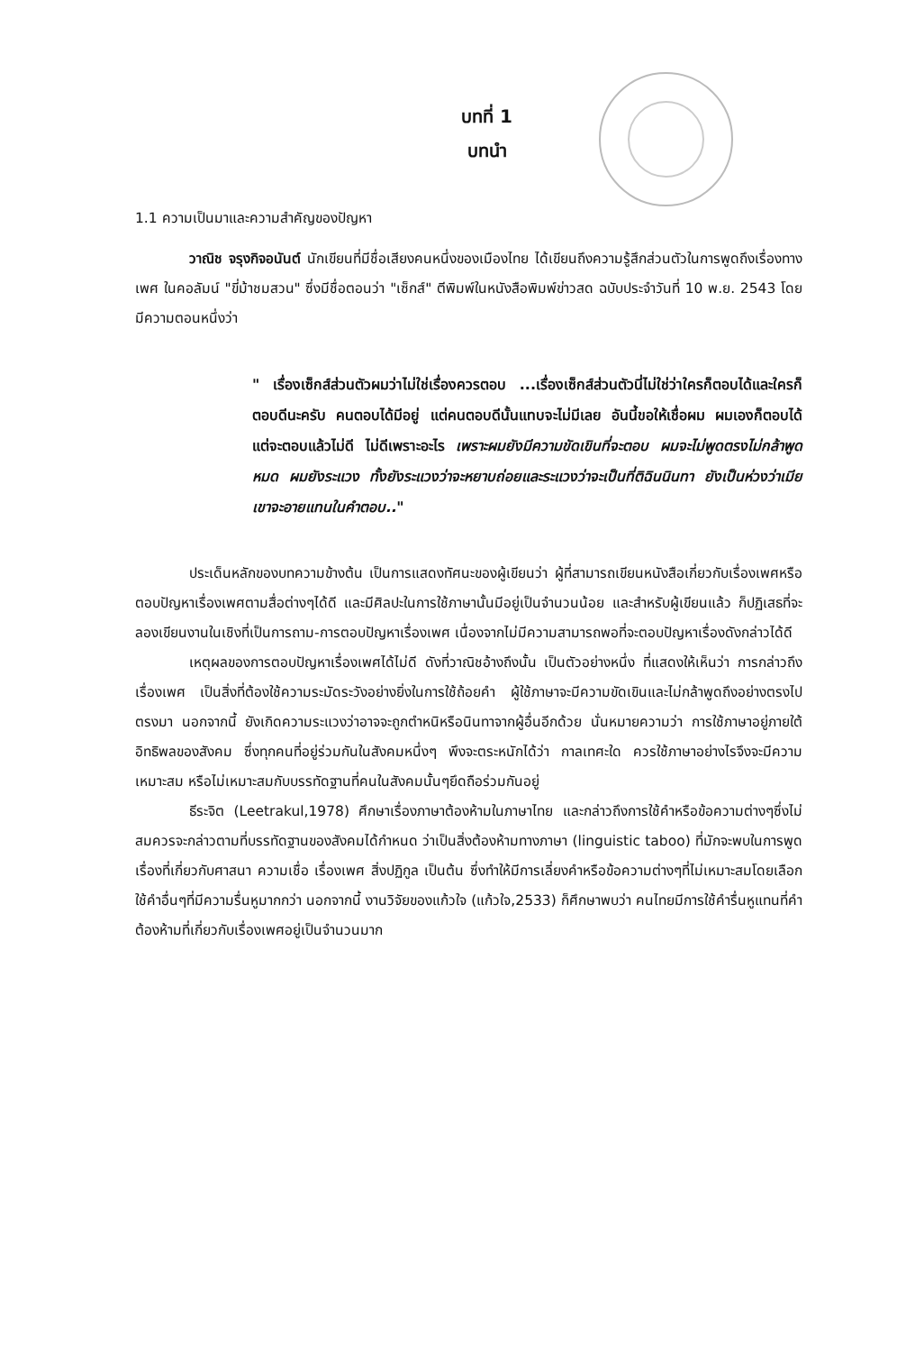บทที่ 1
บทนำ
1.1 ความเป็นมาและความสำคัญของปัญหา
วาณิช จรุงกิจอนันต์ นักเขียนที่มีชื่อเสียงคนหนึ่งของเมืองไทย ได้เขียนถึงความรู้สึกส่วนตัวในการพูดถึงเรื่องทางเพศ ในคอลัมน์ "ขี่ม้าชมสวน" ซึ่งมีชื่อตอนว่า "เซ็กส์" ตีพิมพ์ในหนังสือพิมพ์ข่าวสด ฉบับประจำวันที่ 10 พ.ย. 2543 โดยมีความตอนหนึ่งว่า
" เรื่องเซ็กส์ส่วนตัวผมว่าไม่ใช่เรื่องควรตอบ ...เรื่องเซ็กส์ส่วนตัวนี่ไม่ใช่ว่าใครก็ตอบได้และใครก็ตอบดีนะครับ คนตอบได้มีอยู่ แต่คนตอบดีนั้นแทบจะไม่มีเลย อันนี้ขอให้เชื่อผม ผมเองก็ตอบได้ แต่จะตอบแล้วไม่ดี ไม่ดีเพราะอะไร เพราะผมยังมีความขัดเขินที่จะตอบ ผมจะไม่พูดตรงไม่กล้าพูดหมด ผมยังระแวง ทั้งยังระแวงว่าจะหยาบถ่อยและระแวงว่าจะเป็นที่ติฉินนินทา ยังเป็นห่วงว่าเมียเขาจะอายแทนในคำตอบ.."
ประเด็นหลักของบทความข้างต้น เป็นการแสดงทัศนะของผู้เขียนว่า ผู้ที่สามารถเขียนหนังสือเกี่ยวกับเรื่องเพศหรือตอบปัญหาเรื่องเพศตามสื่อต่างๆได้ดี และมีศิลปะในการใช้ภาษานั้นมีอยู่เป็นจำนวนน้อย และสำหรับผู้เขียนแล้ว ก็ปฏิเสธที่จะลองเขียนงานในเชิงที่เป็นการถาม-การตอบปัญหาเรื่องเพศ เนื่องจากไม่มีความสามารถพอที่จะตอบปัญหาเรื่องดังกล่าวได้ดี
เหตุผลของการตอบปัญหาเรื่องเพศได้ไม่ดี ดังที่วาณิชอ้างถึงนั้น เป็นตัวอย่างหนึ่ง ที่แสดงให้เห็นว่า การกล่าวถึงเรื่องเพศ เป็นสิ่งที่ต้องใช้ความระมัดระวังอย่างยิ่งในการใช้ถ้อยคำ ผู้ใช้ภาษาจะมีความขัดเขินและไม่กล้าพูดถึงอย่างตรงไปตรงมา นอกจากนี้ ยังเกิดความระแวงว่าอาจจะถูกตำหนิหรือนินทาจากผู้อื่นอีกด้วย นั่นหมายความว่า การใช้ภาษาอยู่ภายใต้อิทธิพลของสังคม ซึ่งทุกคนที่อยู่ร่วมกันในสังคมหนึ่งๆ พึงจะตระหนักได้ว่า กาลเทศะใด ควรใช้ภาษาอย่างไรจึงจะมีความเหมาะสม หรือไม่เหมาะสมกับบรรทัดฐานที่คนในสังคมนั้นๆยึดถือร่วมกันอยู่
ธีระจิต (Leetrakul,1978) ศึกษาเรื่องภาษาต้องห้ามในภาษาไทย และกล่าวถึงการใช้คำหรือข้อความต่างๆซึ่งไม่สมควรจะกล่าวตามที่บรรทัดฐานของสังคมได้กำหนด ว่าเป็นสิ่งต้องห้ามทางภาษา (linguistic taboo) ที่มักจะพบในการพูดเรื่องที่เกี่ยวกับศาสนา ความเชื่อ เรื่องเพศ สิ่งปฏิกูล เป็นต้น ซึ่งทำให้มีการเลี่ยงคำหรือข้อความต่างๆที่ไม่เหมาะสมโดยเลือกใช้คำอื่นๆที่มีความรื่นหูมากกว่า นอกจากนี้ งานวิจัยของแก้วใจ (แก้วใจ,2533) ก็ศึกษาพบว่า คนไทยมีการใช้คำรื่นหูแทนที่คำต้องห้ามที่เกี่ยวกับเรื่องเพศอยู่เป็นจำนวนมาก